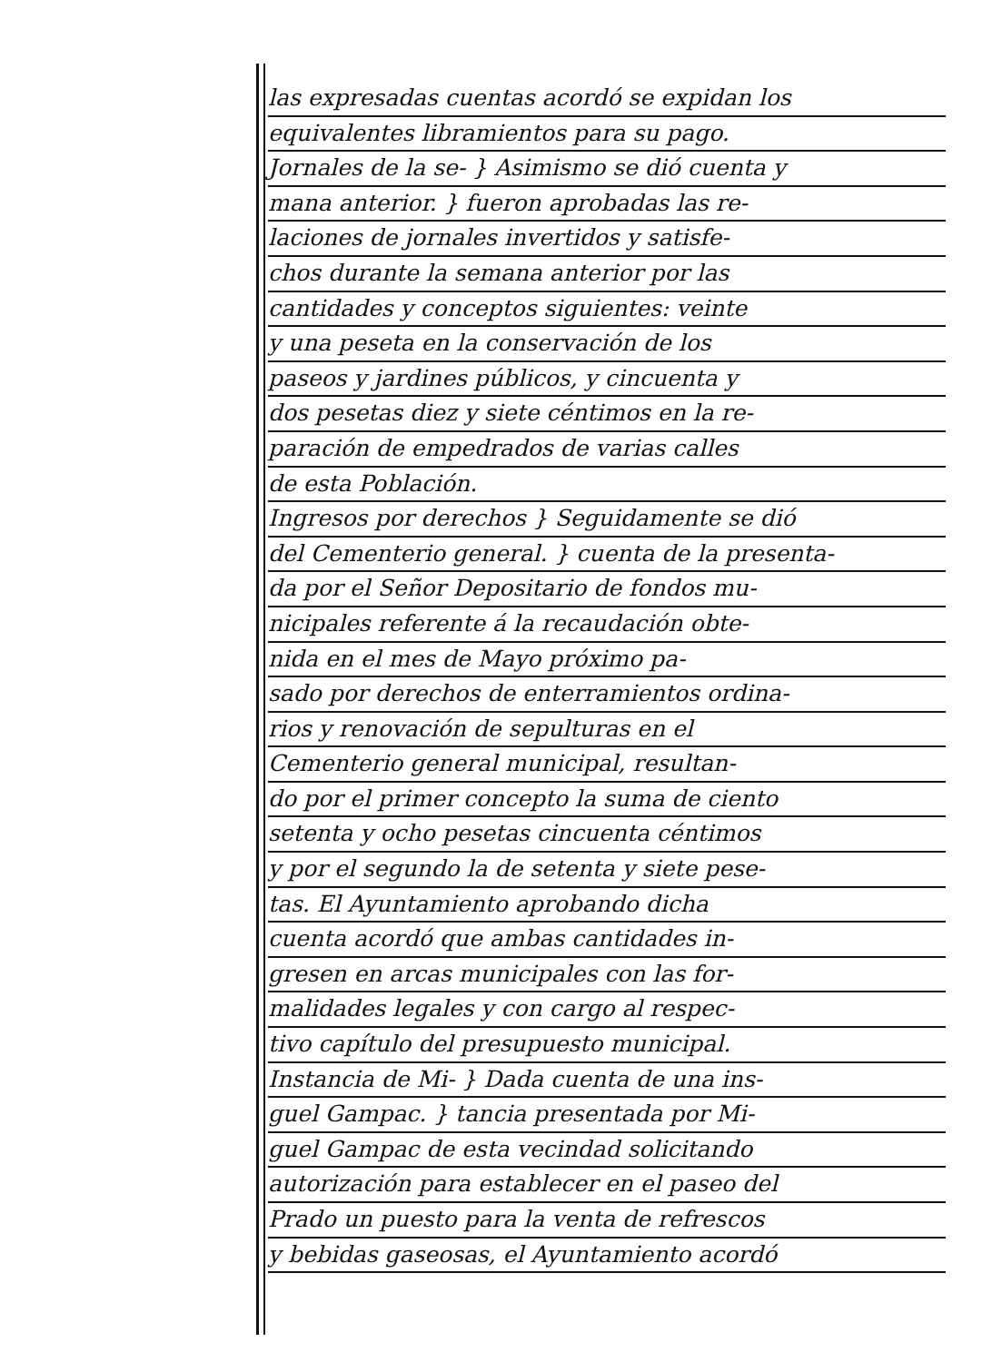las expresadas cuentas acordó se expidan los
equivalentes libramientos para su pago.
Jornales de la se- } Asimismo se dió cuenta y
mana anterior. } fueron aprobadas las re-
laciones de jornales invertidos y satisfe-
chos durante la semana anterior por las
cantidades y conceptos siguientes: veinte
y una peseta en la conservación de los
paseos y jardines públicos, y cincuenta y
dos pesetas diez y siete céntimos en la re-
paración de empedrados de varias calles
de esta Población.
Ingresos por derechos } Seguidamente se dió
del Cementerio general. } cuenta de la presenta-
da por el Señor Depositario de fondos mu-
nicipales referente á la recaudación obte-
nida en el mes de Mayo próximo pa-
sado por derechos de enterramientos ordina-
rios y renovación de sepulturas en el
Cementerio general municipal, resultan-
do por el primer concepto la suma de ciento
setenta y ocho pesetas cincuenta céntimos
y por el segundo la de setenta y siete pese-
tas. El Ayuntamiento aprobando dicha
cuenta acordó que ambas cantidades in-
gresen en arcas municipales con las for-
malidades legales y con cargo al respec-
tivo capítulo del presupuesto municipal.
Instancia de Mi- } Dada cuenta de una ins-
guel Gampac. } tancia presentada por Mi-
guel Gampac de esta vecindad solicitando
autorización para establecer en el paseo del
Prado un puesto para la venta de refrescos
y bebidas gaseosas, el Ayuntamiento acordó